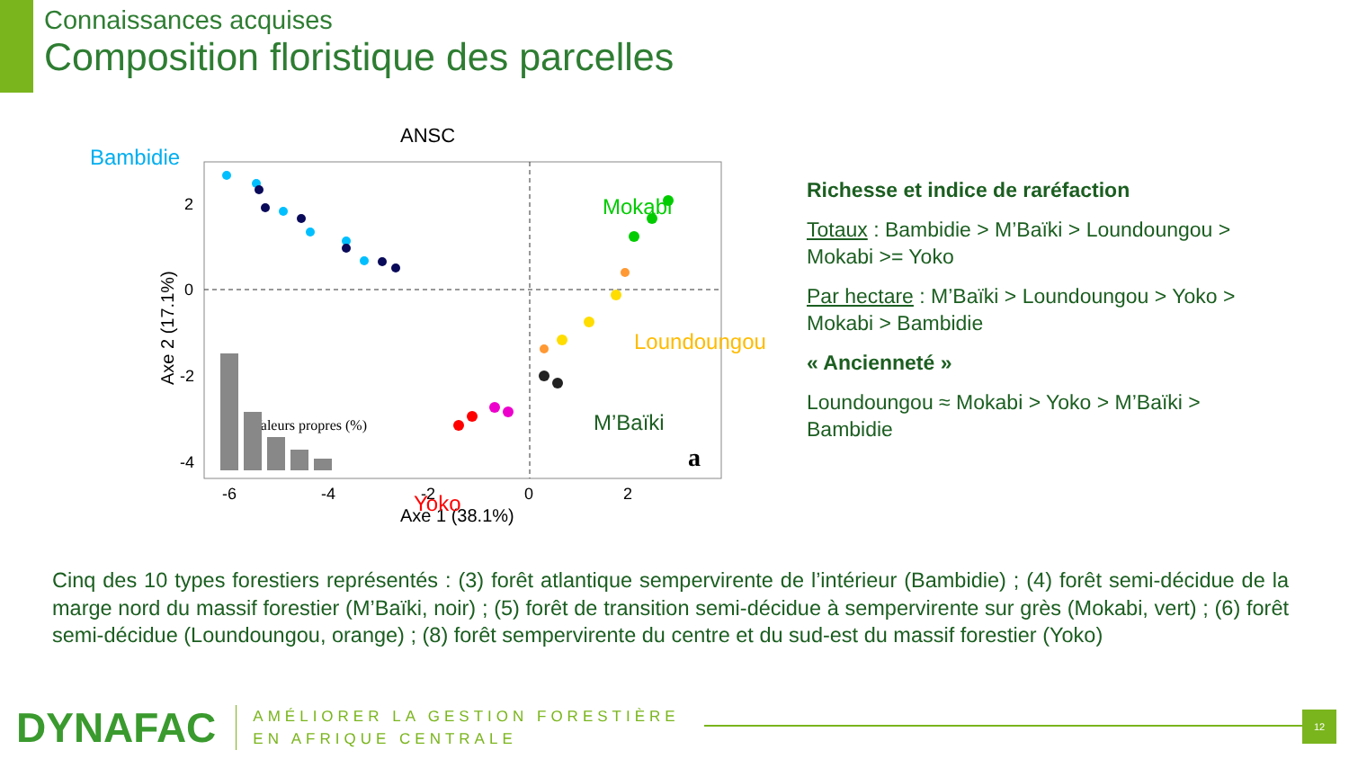Connaissances acquises
Composition floristique des parcelles
ANSC
Bambidie
2
0
-2
-4
-6
-4
-2
0
2
Axe 1 (38.1%)
Axe 2 (17.1%)
Mokabi
Loundoungou
M’Baïki
Yoko
Valeurs propres (%)
a
Richesse et indice de raréfaction
Totaux : Bambidie > M’Baïki > Loundoungou > Mokabi >= Yoko
Par hectare : M’Baïki > Loundoungou > Yoko > Mokabi > Bambidie
« Ancienneté »
Loundoungou ≈ Mokabi > Yoko > M’Baïki > Bambidie
Cinq des 10 types forestiers représentés : (3) forêt atlantique sempervirente de l’intérieur (Bambidie) ; (4) forêt semi-décidue de la marge nord du massif forestier (M’Baïki, noir) ; (5) forêt de transition semi-décidue à sempervirente sur grès (Mokabi, vert) ; (6) forêt semi-décidue (Loundoungou, orange) ; (8) forêt sempervirente du centre et du sud-est du massif forestier (Yoko)
DYNAFAC
AMÉLIORER LA GESTION FORESTIÈRE
EN AFRIQUE CENTRALE
12